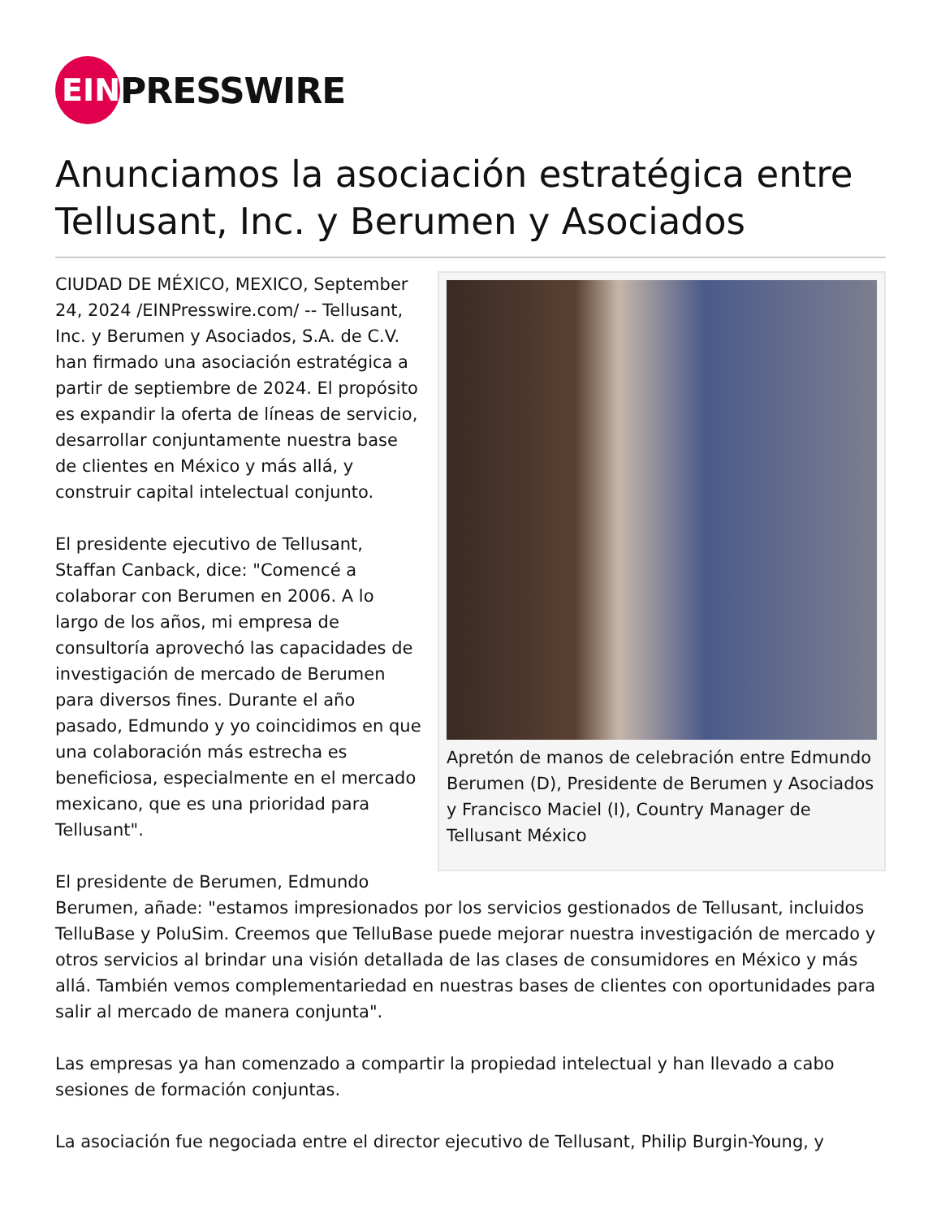EIN
PRESSWIRE
Anunciamos la asociación estratégica entre Tellusant, Inc. y Berumen y Asociados
Apretón de manos de celebración entre Edmundo Berumen (D), Presidente de Berumen y Asociados y Francisco Maciel (I), Country Manager de Tellusant México
CIUDAD DE MÉXICO, MEXICO, September 24, 2024 /EINPresswire.com/ -- Tellusant, Inc. y Berumen y Asociados, S.A. de C.V. han firmado una asociación estratégica a partir de septiembre de 2024. El propósito es expandir la oferta de líneas de servicio, desarrollar conjuntamente nuestra base de clientes en México y más allá, y construir capital intelectual conjunto.
El presidente ejecutivo de Tellusant, Staffan Canback, dice: "Comencé a colaborar con Berumen en 2006. A lo largo de los años, mi empresa de consultoría aprovechó las capacidades de investigación de mercado de Berumen para diversos fines. Durante el año pasado, Edmundo y yo coincidimos en que una colaboración más estrecha es beneficiosa, especialmente en el mercado mexicano, que es una prioridad para Tellusant".
El presidente de Berumen, Edmundo Berumen, añade: "estamos impresionados por los servicios gestionados de Tellusant, incluidos TelluBase y PoluSim. Creemos que TelluBase puede mejorar nuestra investigación de mercado y otros servicios al brindar una visión detallada de las clases de consumidores en México y más allá. También vemos complementariedad en nuestras bases de clientes con oportunidades para salir al mercado de manera conjunta".
Las empresas ya han comenzado a compartir la propiedad intelectual y han llevado a cabo sesiones de formación conjuntas.
La asociación fue negociada entre el director ejecutivo de Tellusant, Philip Burgin-Young, y